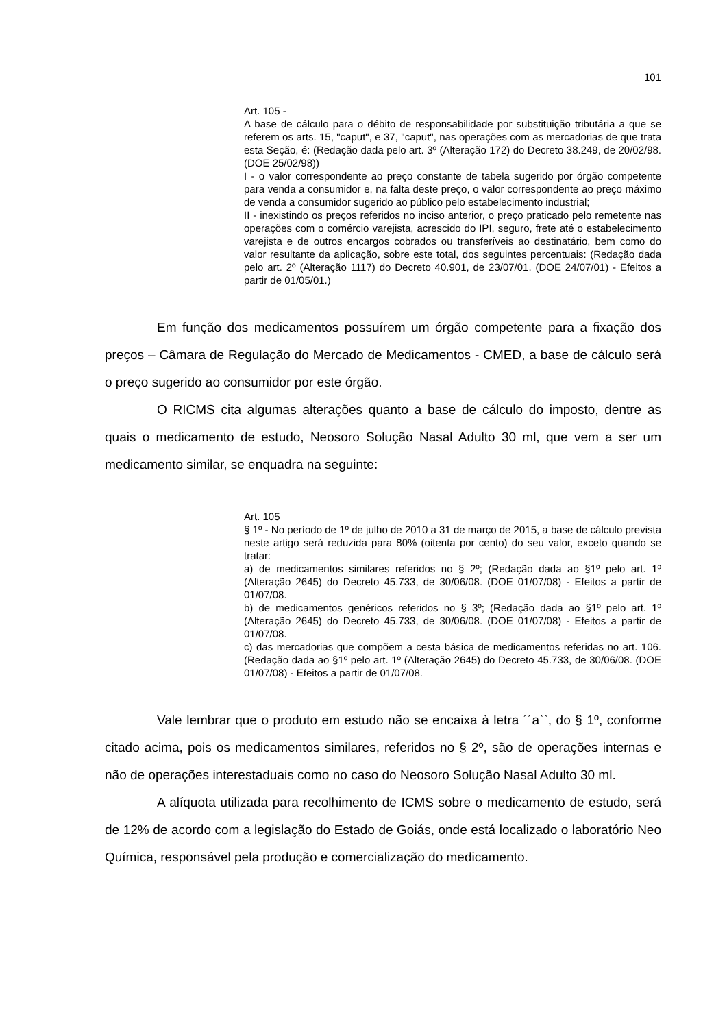101
Art. 105 -
A base de cálculo para o débito de responsabilidade por substituição tributária a que se referem os arts. 15, "caput", e 37, "caput", nas operações com as mercadorias de que trata esta Seção, é: (Redação dada pelo art. 3º (Alteração 172) do Decreto 38.249, de 20/02/98. (DOE 25/02/98))
I - o valor correspondente ao preço constante de tabela sugerido por órgão competente para venda a consumidor e, na falta deste preço, o valor correspondente ao preço máximo de venda a consumidor sugerido ao público pelo estabelecimento industrial;
II - inexistindo os preços referidos no inciso anterior, o preço praticado pelo remetente nas operações com o comércio varejista, acrescido do IPI, seguro, frete até o estabelecimento varejista e de outros encargos cobrados ou transferíveis ao destinatário, bem como do valor resultante da aplicação, sobre este total, dos seguintes percentuais: (Redação dada pelo art. 2º (Alteração 1117) do Decreto 40.901, de 23/07/01. (DOE 24/07/01) - Efeitos a partir de 01/05/01.)
Em função dos medicamentos possuírem um órgão competente para a fixação dos preços – Câmara de Regulação do Mercado de Medicamentos - CMED, a base de cálculo será o preço sugerido ao consumidor por este órgão.
O RICMS cita algumas alterações quanto a base de cálculo do imposto, dentre as quais o medicamento de estudo, Neosoro Solução Nasal Adulto 30 ml, que vem a ser um medicamento similar, se enquadra na seguinte:
Art. 105
§ 1º - No período de 1º de julho de 2010 a 31 de março de 2015, a base de cálculo prevista neste artigo será reduzida para 80% (oitenta por cento) do seu valor, exceto quando se tratar:
a) de medicamentos similares referidos no § 2º; (Redação dada ao §1º pelo art. 1º (Alteração 2645) do Decreto 45.733, de 30/06/08. (DOE 01/07/08) - Efeitos a partir de 01/07/08.
b) de medicamentos genéricos referidos no § 3º; (Redação dada ao §1º pelo art. 1º (Alteração 2645) do Decreto 45.733, de 30/06/08. (DOE 01/07/08) - Efeitos a partir de 01/07/08.
c) das mercadorias que compõem a cesta básica de medicamentos referidas no art. 106. (Redação dada ao §1º pelo art. 1º (Alteração 2645) do Decreto 45.733, de 30/06/08. (DOE 01/07/08) - Efeitos a partir de 01/07/08.
Vale lembrar que o produto em estudo não se encaixa à letra ´´a``, do § 1º, conforme citado acima, pois os medicamentos similares, referidos no § 2º, são de operações internas e não de operações interestaduais como no caso do Neosoro Solução Nasal Adulto 30 ml.
A alíquota utilizada para recolhimento de ICMS sobre o medicamento de estudo, será de 12% de acordo com a legislação do Estado de Goiás, onde está localizado o laboratório Neo Química, responsável pela produção e comercialização do medicamento.